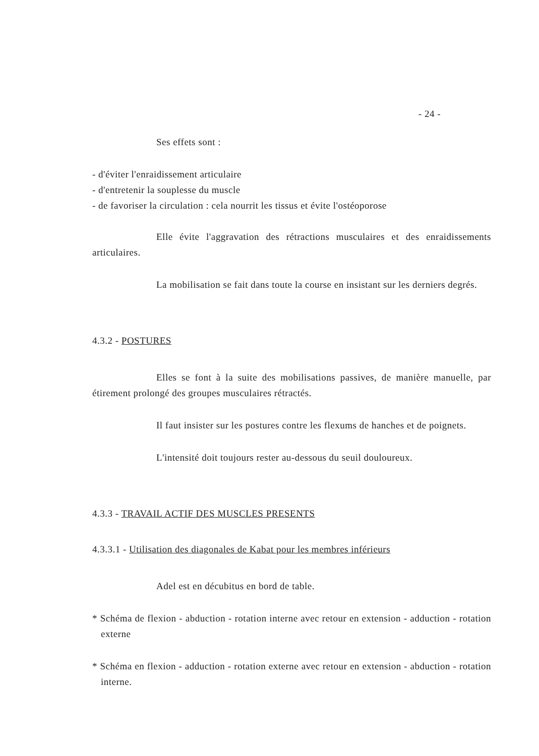- 24 -
Ses effets sont :
- d'éviter l'enraidissement articulaire
- d'entretenir la souplesse du muscle
- de favoriser la circulation : cela nourrit les tissus et évite l'ostéoporose
Elle évite l'aggravation des rétractions musculaires et des enraidissements articulaires.
La mobilisation se fait dans toute la course en insistant sur les derniers degrés.
4.3.2 - POSTURES
Elles se font à la suite des mobilisations passives, de manière manuelle, par étirement prolongé des groupes musculaires rétractés.
Il faut insister sur les postures contre les flexums de hanches et de poignets.
L'intensité doit toujours rester au-dessous du seuil douloureux.
4.3.3 - TRAVAIL ACTIF DES MUSCLES PRESENTS
4.3.3.1 - Utilisation des diagonales de Kabat pour les membres inférieurs
Adel est en décubitus en bord de table.
* Schéma de flexion - abduction - rotation interne avec retour en extension - adduction - rotation externe
* Schéma en flexion - adduction - rotation externe avec retour en extension - abduction - rotation interne.